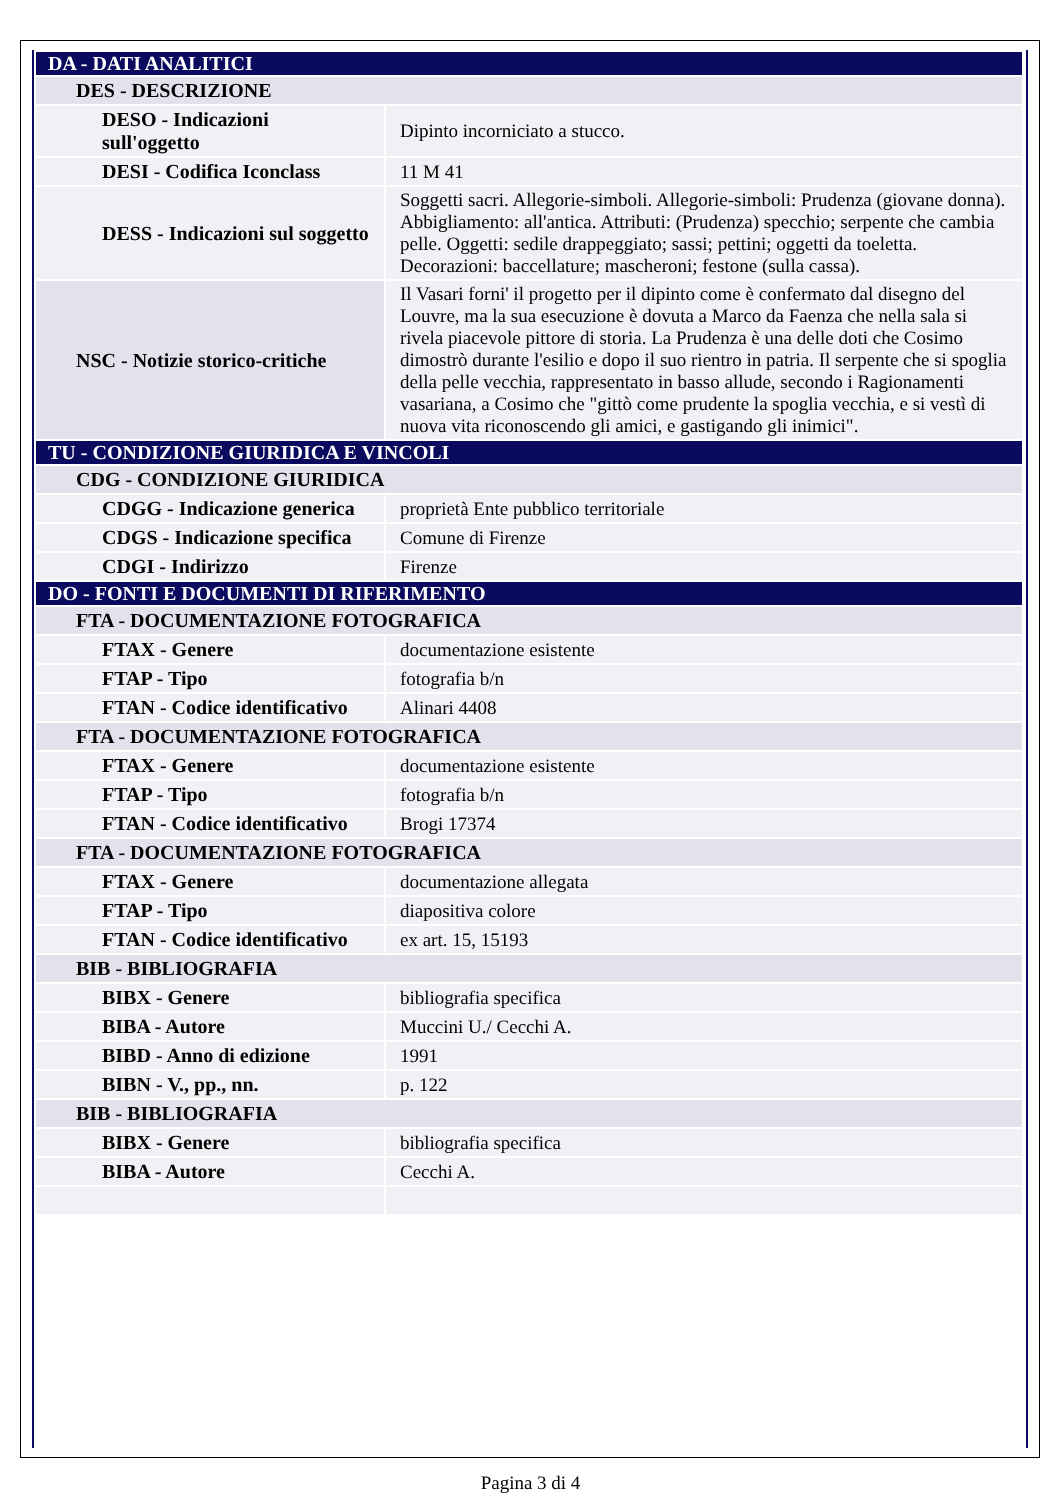| DA - DATI ANALITICI | |
| DES - DESCRIZIONE | |
| DESO - Indicazioni sull'oggetto | Dipinto incorniciato a stucco. |
| DESI - Codifica Iconclass | 11 M 41 |
| DESS - Indicazioni sul soggetto | Soggetti sacri. Allegorie-simboli. Allegorie-simboli: Prudenza (giovane donna). Abbigliamento: all'antica. Attributi: (Prudenza) specchio; serpente che cambia pelle. Oggetti: sedile drappeggiato; sassi; pettini; oggetti da toeletta. Decorazioni: baccellature; mascheroni; festone (sulla cassa). |
| NSC - Notizie storico-critiche | Il Vasari forni' il progetto per il dipinto come è confermato dal disegno del Louvre, ma la sua esecuzione è dovuta a Marco da Faenza che nella sala si rivela piacevole pittore di storia. La Prudenza è una delle doti che Cosimo dimostrò durante l'esilio e dopo il suo rientro in patria. Il serpente che si spoglia della pelle vecchia, rappresentato in basso allude, secondo i Ragionamenti vasariana, a Cosimo che "gittò come prudente la spoglia vecchia, e si vestì di nuova vita riconoscendo gli amici, e gastigando gli inimici". |
| TU - CONDIZIONE GIURIDICA E VINCOLI | |
| CDG - CONDIZIONE GIURIDICA | |
| CDGG - Indicazione generica | proprietà Ente pubblico territoriale |
| CDGS - Indicazione specifica | Comune di Firenze |
| CDGI - Indirizzo | Firenze |
| DO - FONTI E DOCUMENTI DI RIFERIMENTO | |
| FTA - DOCUMENTAZIONE FOTOGRAFICA | |
| FTAX - Genere | documentazione esistente |
| FTAP - Tipo | fotografia b/n |
| FTAN - Codice identificativo | Alinari 4408 |
| FTA - DOCUMENTAZIONE FOTOGRAFICA | |
| FTAX - Genere | documentazione esistente |
| FTAP - Tipo | fotografia b/n |
| FTAN - Codice identificativo | Brogi 17374 |
| FTA - DOCUMENTAZIONE FOTOGRAFICA | |
| FTAX - Genere | documentazione allegata |
| FTAP - Tipo | diapositiva colore |
| FTAN - Codice identificativo | ex art. 15, 15193 |
| BIB - BIBLIOGRAFIA | |
| BIBX - Genere | bibliografia specifica |
| BIBA - Autore | Muccini U./ Cecchi A. |
| BIBD - Anno di edizione | 1991 |
| BIBN - V., pp., nn. | p. 122 |
| BIB - BIBLIOGRAFIA | |
| BIBX - Genere | bibliografia specifica |
| BIBA - Autore | Cecchi A. |
Pagina 3 di 4